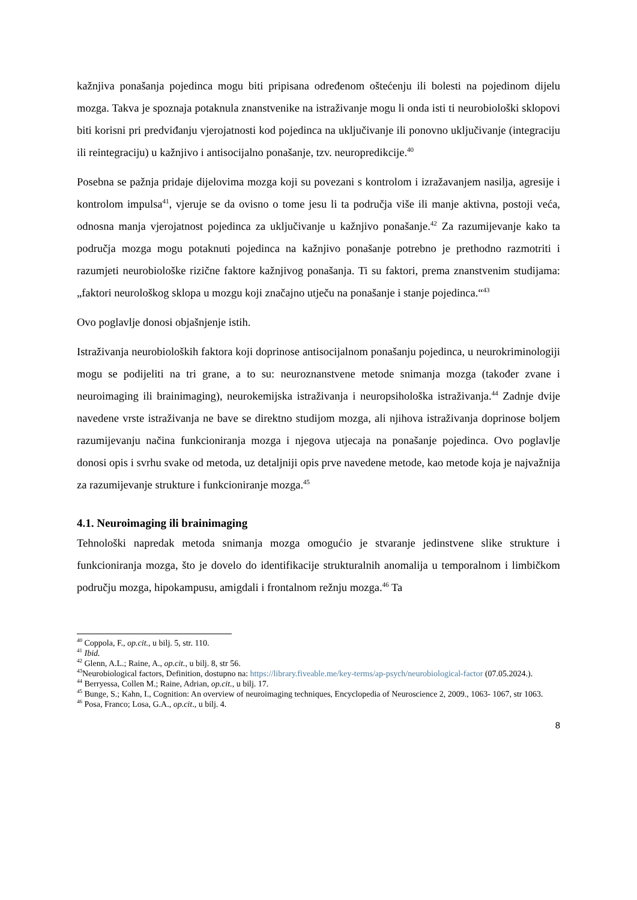kažnjiva ponašanja pojedinca mogu biti pripisana određenom oštećenju ili bolesti na pojedinom dijelu mozga. Takva je spoznaja potaknula znanstvenike na istraživanje mogu li onda isti ti neurobiološki sklopovi biti korisni pri predviđanju vjerojatnosti kod pojedinca na uključivanje ili ponovno uključivanje (integraciju ili reintegraciju) u kažnjivo i antisocijalno ponašanje, tzv. neuropredikcije.<sup>40</sup>
Posebna se pažnja pridaje dijelovima mozga koji su povezani s kontrolom i izražavanjem nasilja, agresije i kontrolom impulsa<sup>41</sup>, vjeruje se da ovisno o tome jesu li ta područja više ili manje aktivna, postoji veća, odnosna manja vjerojatnost pojedinca za uključivanje u kažnjivo ponašanje.<sup>42</sup> Za razumijevanje kako ta područja mozga mogu potaknuti pojedinca na kažnjivo ponašanje potrebno je prethodno razmotriti i razumjeti neurobiološke rizične faktore kažnjivog ponašanja. Ti su faktori, prema znanstvenim studijama:„faktori neurološkog sklopa u mozgu koji značajno utječu na ponašanje i stanje pojedinca.“<sup>43</sup>
Ovo poglavlje donosi objašnjenje istih.
Istraživanja neurobioloških faktora koji doprinose antisocijalnom ponašanju pojedinca, u neurokriminologiji mogu se podijeliti na tri grane, a to su: neuroznanstvene metode snimanja mozga (također zvane i neuroimaging ili brainimaging), neurokemijska istraživanja i neuropsihološka istraživanja.<sup>44</sup> Zadnje dvije navedene vrste istraživanja ne bave se direktno studijom mozga, ali njihova istraživanja doprinose boljem razumijevanju načina funkcioniranja mozga i njegova utjecaja na ponašanje pojedinca. Ovo poglavlje donosi opis i svrhu svake od metoda, uz detaljniji opis prve navedene metode, kao metode koja je najvažnija za razumijevanje strukture i funkcioniranje mozga.<sup>45</sup>
4.1. Neuroimaging ili brainimaging
Tehnološki napredak metoda snimanja mozga omogućio je stvaranje jedinstvene slike strukture i funkcioniranja mozga, što je dovelo do identifikacije strukturalnih anomalija u temporalnom i limbičkom području mozga, hipokampusu, amigdali i frontalnom režnju mozga.<sup>46</sup> Ta
<sup>40</sup> Coppola, F., op.cit., u bilj. 5, str. 110.
<sup>41</sup> Ibid.
<sup>42</sup> Glenn, A.L.; Raine, A., op.cit., u bilj. 8, str 56.
<sup>43</sup> Neurobiological factors, Definition, dostupno na: https://library.fiveable.me/key-terms/ap-psych/neurobiological-factor (07.05.2024.).
<sup>44</sup> Berryessa, Collen M.; Raine, Adrian, op.cit., u bilj. 17.
<sup>45</sup> Bunge, S.; Kahn, I., Cognition: An overview of neuroimaging techniques, Encyclopedia of Neuroscience 2, 2009., 1063- 1067, str 1063.
<sup>46</sup> Posa, Franco; Losa, G.A., op.cit., u bilj. 4.
8